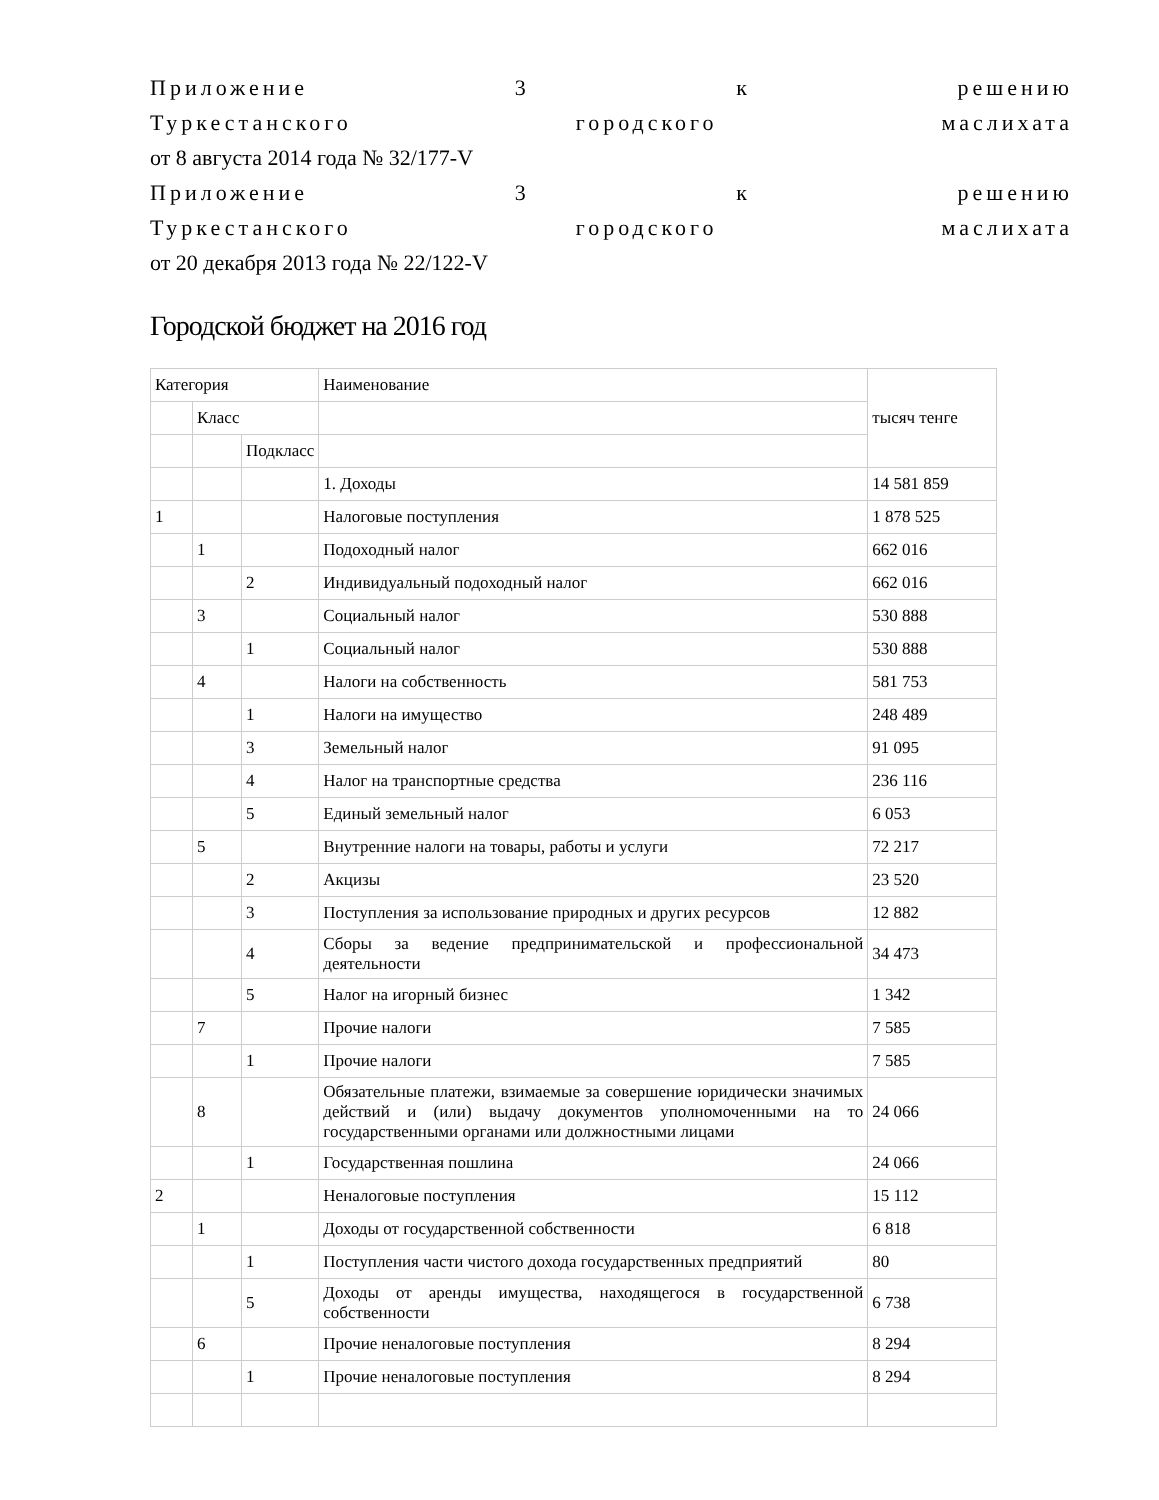Приложение 3 к решению
Туркестанского городского маслихата
от 8 августа 2014 года № 32/177-V
Приложение 3 к решению
Туркестанского городского маслихата
от 20 декабря 2013 года № 22/122-V
Городской бюджет на 2016 год
| Категория | | | Наименование | тысяч тенге |
| | Класс | | | |
| | | Подкласс | | |
| | | | 1. Доходы | 14 581 859 |
| 1 | | | Налоговые поступления | 1 878 525 |
| | 1 | | Подоходный налог | 662 016 |
| | | 2 | Индивидуальный подоходный налог | 662 016 |
| | 3 | | Социальный налог | 530 888 |
| | | 1 | Социальный налог | 530 888 |
| | 4 | | Налоги на собственность | 581 753 |
| | | 1 | Налоги на имущество | 248 489 |
| | | 3 | Земельный налог | 91 095 |
| | | 4 | Налог на транспортные средства | 236 116 |
| | | 5 | Единый земельный налог | 6 053 |
| | 5 | | Внутренние налоги на товары, работы и услуги | 72 217 |
| | | 2 | Акцизы | 23 520 |
| | | 3 | Поступления за использование природных и других ресурсов | 12 882 |
| | | 4 | Сборы за ведение предпринимательской и профессиональной деятельности | 34 473 |
| | | 5 | Налог на игорный бизнес | 1 342 |
| | 7 | | Прочие налоги | 7 585 |
| | | 1 | Прочие налоги | 7 585 |
| | 8 | | Обязательные платежи, взимаемые за совершение юридически значимых действий и (или) выдачу документов уполномоченными на то государственными органами или должностными лицами | 24 066 |
| | | 1 | Государственная пошлина | 24 066 |
| 2 | | | Неналоговые поступления | 15 112 |
| | 1 | | Доходы от государственной собственности | 6 818 |
| | | 1 | Поступления части чистого дохода государственных предприятий | 80 |
| | | 5 | Доходы от аренды имущества, находящегося в государственной собственности | 6 738 |
| | 6 | | Прочие неналоговые поступления | 8 294 |
| | | 1 | Прочие неналоговые поступления | 8 294 |